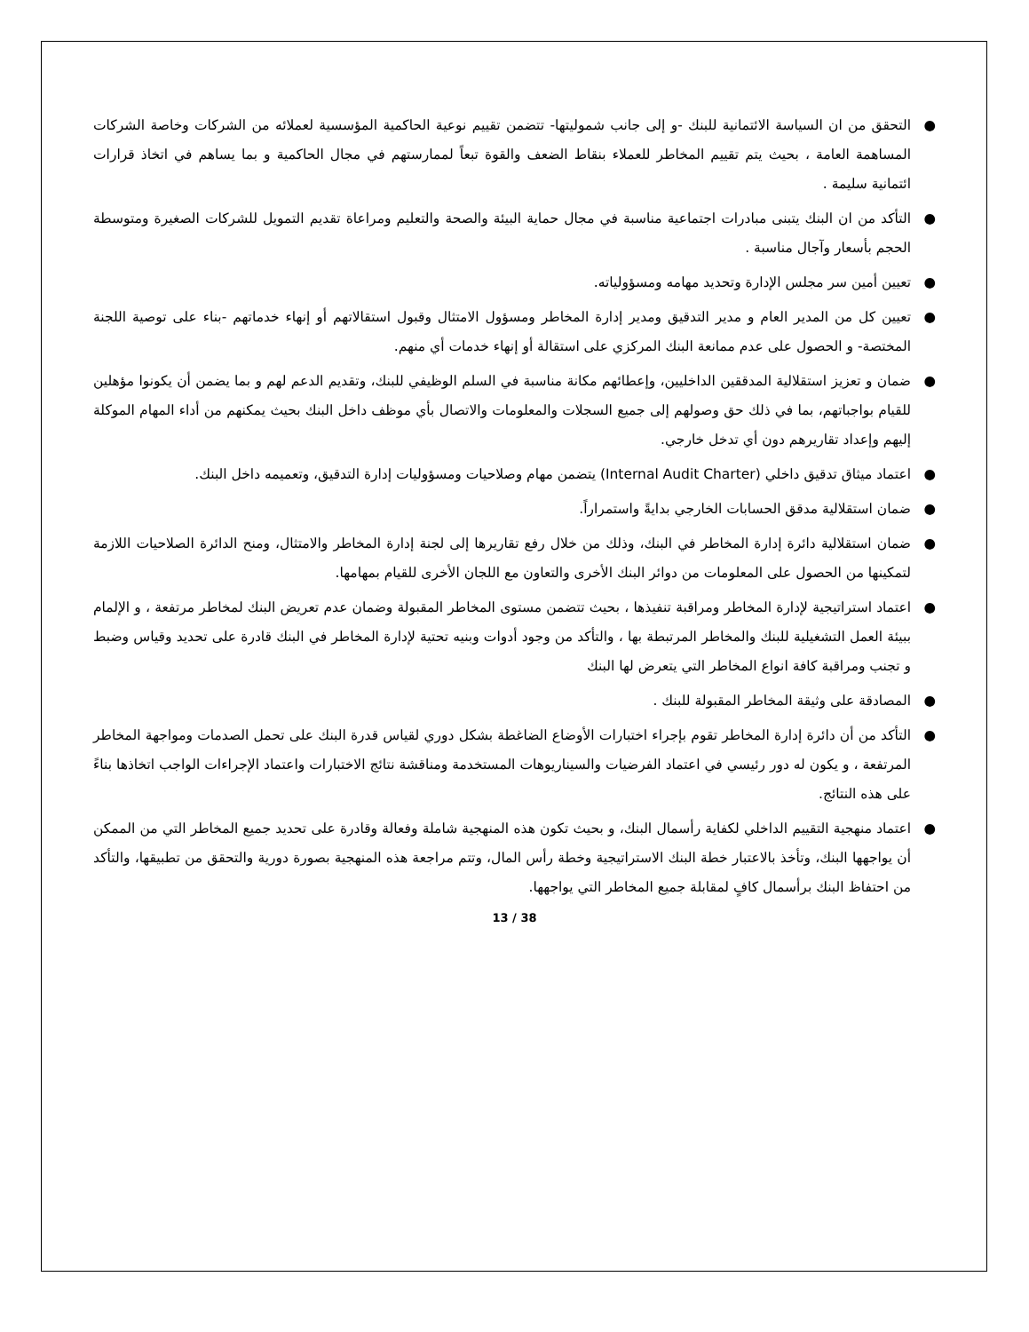● التحقق من ان السياسة الائتمانية للبنك -و إلى جانب شموليتها- تتضمن تقييم نوعية الحاكمية المؤسسية لعملائه من الشركات وخاصة الشركات المساهمة العامة ، بحيث يتم تقييم المخاطر للعملاء بنقاط الضعف والقوة تبعاً لممارستهم في مجال الحاكمية و بما يساهم في اتخاذ قرارات ائتمانية سليمة .
● التأكد من ان البنك يتبنى مبادرات اجتماعية مناسبة في مجال حماية البيئة والصحة والتعليم ومراعاة تقديم التمويل للشركات الصغيرة ومتوسطة الحجم بأسعار وآجال مناسبة .
● تعيين أمين سر مجلس الإدارة وتحديد مهامه ومسؤولياته.
● تعيين كل من المدير العام و مدير التدقيق ومدير إدارة المخاطر ومسؤول الامتثال وقبول استقالاتهم أو إنهاء خدماتهم -بناء على توصية اللجنة المختصة- و الحصول على عدم ممانعة البنك المركزي على استقالة أو إنهاء خدمات أي منهم.
● ضمان و تعزيز استقلالية المدققين الداخليين، وإعطائهم مكانة مناسبة في السلم الوظيفي للبنك، وتقديم الدعم لهم و بما يضمن أن يكونوا مؤهلين للقيام بواجباتهم، بما في ذلك حق وصولهم إلى جميع السجلات والمعلومات والاتصال بأي موظف داخل البنك بحيث يمكنهم من أداء المهام الموكلة إليهم وإعداد تقاريرهم دون أي تدخل خارجي.
● اعتماد ميثاق تدقيق داخلي (Internal Audit Charter) يتضمن مهام وصلاحيات ومسؤوليات إدارة التدقيق، وتعميمه داخل البنك.
● ضمان استقلالية مدقق الحسابات الخارجي بدايةً واستمراراً.
● ضمان استقلالية دائرة إدارة المخاطر في البنك، وذلك من خلال رفع تقاريرها إلى لجنة إدارة المخاطر والامتثال، ومنح الدائرة الصلاحيات اللازمة لتمكينها من الحصول على المعلومات من دوائر البنك الأخرى والتعاون مع اللجان الأخرى للقيام بمهامها.
● اعتماد استراتيجية لإدارة المخاطر ومراقبة تنفيذها ، بحيث تتضمن مستوى المخاطر المقبولة وضمان عدم تعريض البنك لمخاطر مرتفعة ، و الإلمام ببيئة العمل التشغيلية للبنك والمخاطر المرتبطة بها ، والتأكد من وجود أدوات وبنيه تحتية لإدارة المخاطر في البنك قادرة على تحديد وقياس وضبط و تجنب ومراقبة كافة انواع المخاطر التي يتعرض لها البنك
● المصادقة على وثيقة المخاطر المقبولة للبنك .
● التأكد من أن دائرة إدارة المخاطر تقوم بإجراء اختبارات الأوضاع الضاغطة بشكل دوري لقياس قدرة البنك على تحمل الصدمات ومواجهة المخاطر المرتفعة ، و يكون له دور رئيسي في اعتماد الفرضيات والسيناريوهات المستخدمة ومناقشة نتائج الاختبارات واعتماد الإجراءات الواجب اتخاذها بناءً على هذه النتائج.
● اعتماد منهجية التقييم الداخلي لكفاية رأسمال البنك، و بحيث تكون هذه المنهجية شاملة وفعالة وقادرة على تحديد جميع المخاطر التي من الممكن أن يواجهها البنك، وتأخذ بالاعتبار خطة البنك الاستراتيجية وخطة رأس المال، وتتم مراجعة هذه المنهجية بصورة دورية والتحقق من تطبيقها، والتأكد من احتفاظ البنك برأسمال كافٍ لمقابلة جميع المخاطر التي يواجهها.
13 / 38